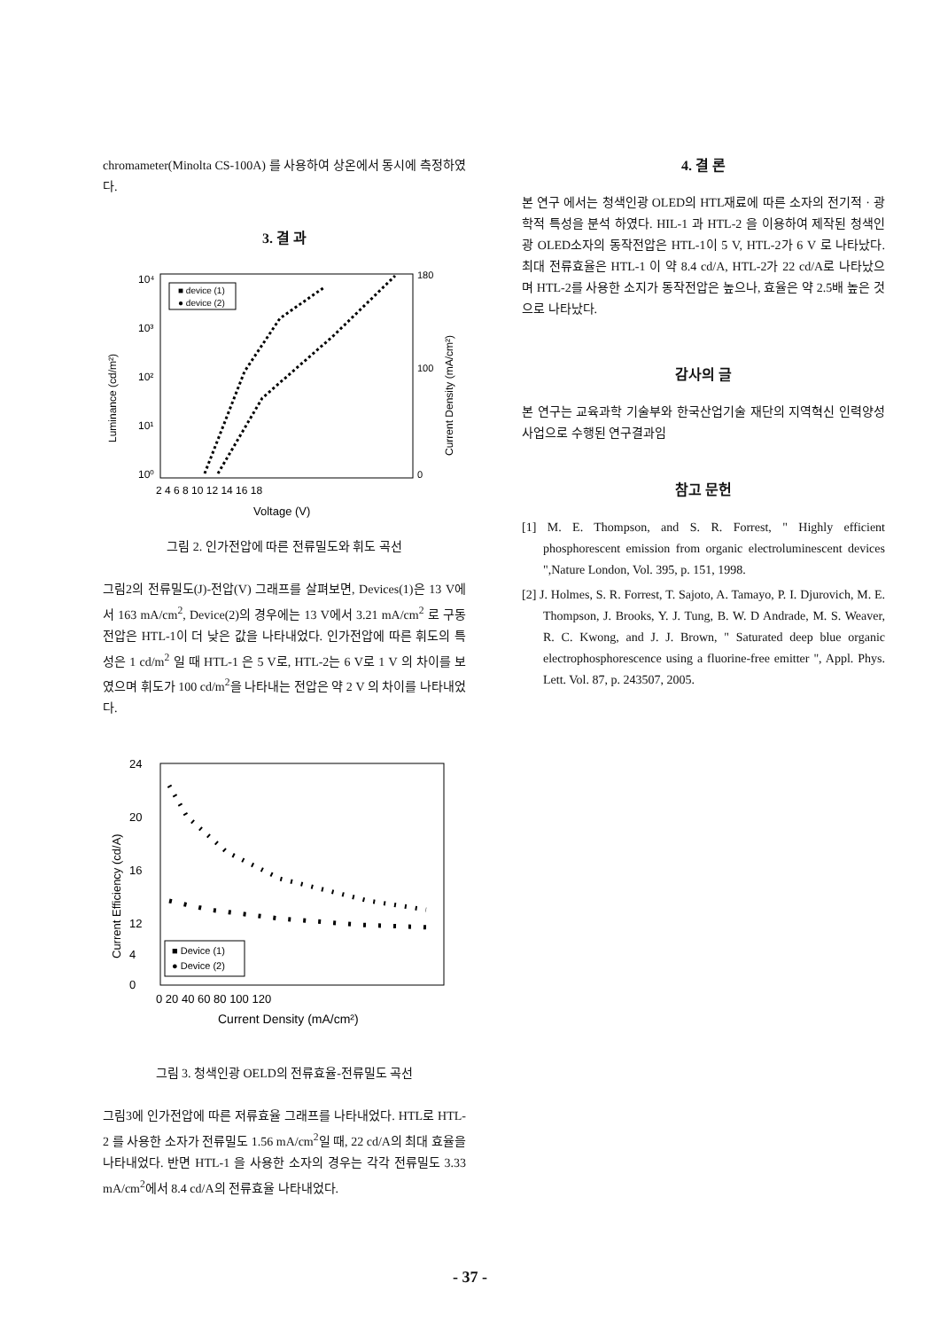chromameter(Minolta CS-100A) 를 사용하여 상온에서 동시에 측정하였다.
3. 결 과
10⁴
10³
10²
10¹
10⁰
180
100
0
2 4 6 8 10 12 14 16 18
Voltage (V)
Luminance (cd/m²)
Current Density (mA/cm²)
■ device (1)
● device (2)
그림 2. 인가전압에 따른 전류밀도와 휘도 곡선
그림2의 전류밀도(J)-전압(V) 그래프를 살펴보면, Devices(1)은 13 V에서 163 mA/cm<sup>2</sup>, Device(2)의 경우에는 13 V에서 3.21 mA/cm<sup>2</sup> 로 구동전압은 HTL-1이 더 낮은 값을 나타내었다. 인가전압에 따른 휘도의 특성은 1 cd/m<sup>2</sup> 일 때 HTL-1 은 5 V로, HTL-2는 6 V로 1 V 의 차이를 보였으며 휘도가 100 cd/m<sup>2</sup>을 나타내는 전압은 약 2 V 의 차이를 나타내었다.
24
20
16
12
4
0
0 20 40 60 80 100 120
Current Density (mA/cm²)
Current Efficiency (cd/A)
■ Device (1)
● Device (2)
그림 3. 청색인광 OELD의 전류효율-전류밀도 곡선
그림3에 인가전압에 따른 저류효율 그래프를 나타내었다. HTL로 HTL-2 를 사용한 소자가 전류밀도 1.56 mA/cm<sup>2</sup>일 때, 22 cd/A의 최대 효율을 나타내었다. 반면 HTL-1 을 사용한 소자의 경우는 각각 전류밀도 3.33 mA/cm<sup>2</sup>에서 8.4 cd/A의 전류효율 나타내었다.
4. 결 론
본 연구 에서는 청색인광 OLED의 HTL재료에 따른 소자의 전기적 · 광학적 특성을 분석 하였다. HIL-1 과 HTL-2 을 이용하여 제작된 청색인광 OLED소자의 동작전압은 HTL-1이 5 V, HTL-2가 6 V 로 나타났다. 최대 전류효율은 HTL-1 이 약 8.4 cd/A, HTL-2가 22 cd/A로 나타났으며 HTL-2를 사용한 소지가 동작전압은 높으나, 효율은 약 2.5배 높은 것으로 나타났다.
감사의 글
본 연구는 교육과학 기술부와 한국산업기술 재단의 지역혁신 인력양성사업으로 수행된 연구결과임
참고 문헌
[1] M. E. Thompson, and S. R. Forrest, " Highly efficient phosphorescent emission from organic electroluminescent devices ",Nature London, Vol. 395, p. 151, 1998.
[2] J. Holmes, S. R. Forrest, T. Sajoto, A. Tamayo, P. I. Djurovich, M. E. Thompson, J. Brooks, Y. J. Tung, B. W. D Andrade, M. S. Weaver, R. C. Kwong, and J. J. Brown, " Saturated deep blue organic electrophosphorescence using a fluorine-free emitter ", Appl. Phys. Lett. Vol. 87, p. 243507, 2005.
- 37 -